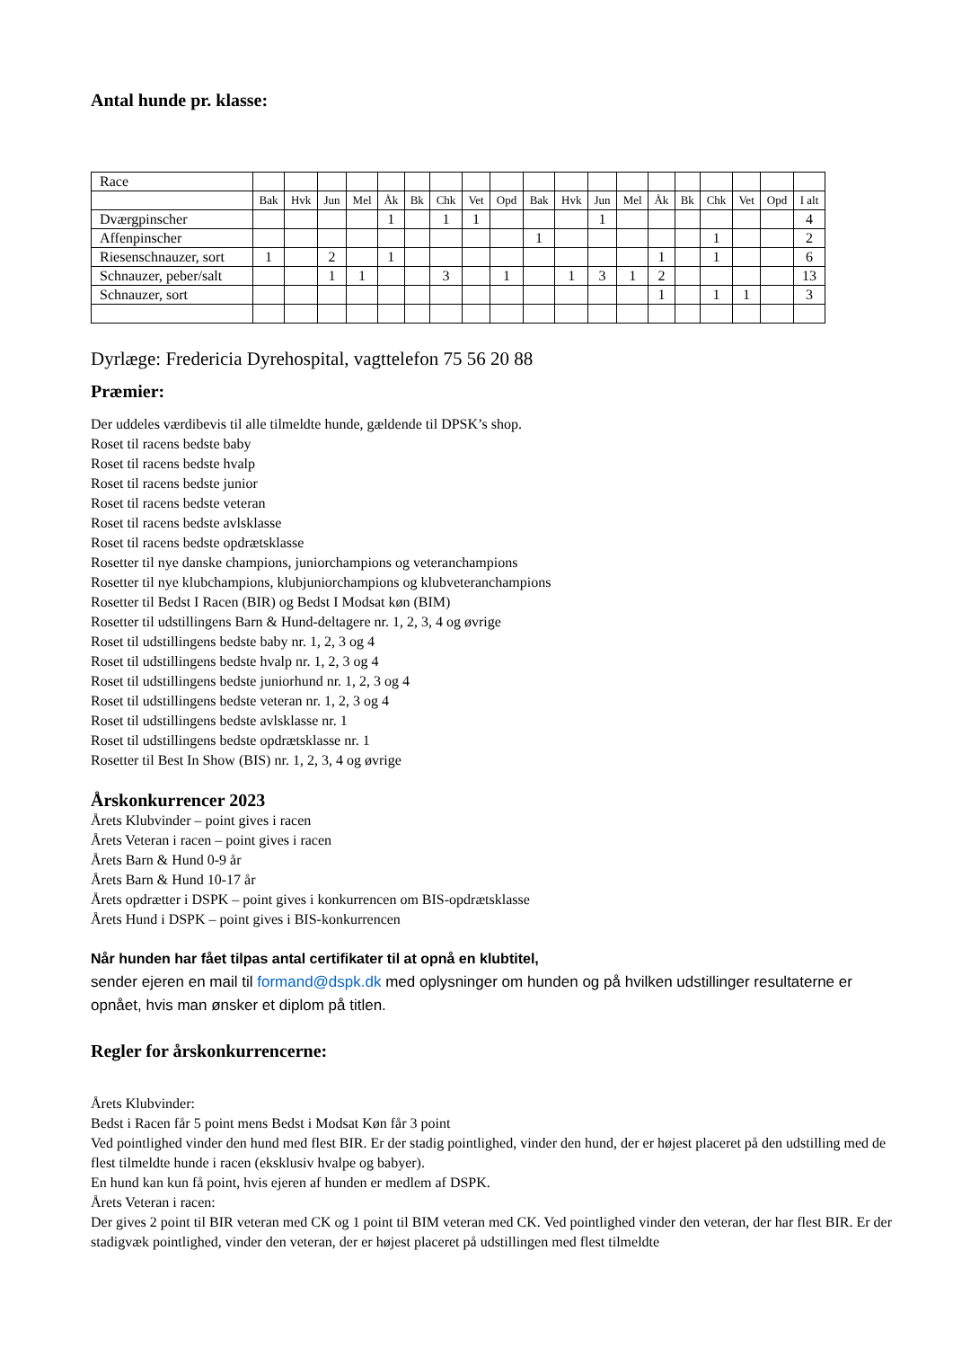Antal hunde pr. klasse:
| Race | | | | | | | | | | | | | | | | | | | |
| --- | --- | --- | --- | --- | --- | --- | --- | --- | --- | --- | --- | --- | --- | --- | --- | --- | --- | --- | --- |
| | Bak | Hvk | Jun | Mel | Åk | Bk | Chk | Vet | Opd | Bak | Hvk | Jun | Mel | Åk | Bk | Chk | Vet | Opd | I alt |
| Dværgpinscher | | | | | 1 | | 1 | 1 | | | | 1 | | | | | | | 4 |
| Affenpinscher | | | | | | | | | | 1 | | | | | | 1 | | | 2 |
| Riesenschnauzer, sort | 1 | | 2 | | 1 | | | | | | | | | 1 | | 1 | | | 6 |
| Schnauzer, peber/salt | | | 1 | 1 | | | 3 | | 1 | | 1 | 3 | 1 | 2 | | | | | 13 |
| Schnauzer, sort | | | | | | | | | | | | | | 1 | | 1 | 1 | | 3 |
Dyrlæge: Fredericia Dyrehospital, vagttelefon 75 56 20 88
Præmier:
Der uddeles værdibevis til alle tilmeldte hunde, gældende til DPSK’s shop.
Roset til racens bedste baby
Roset til racens bedste hvalp
Roset til racens bedste junior
Roset til racens bedste veteran
Roset til racens bedste avlsklasse
Roset til racens bedste opdrætsklasse
Rosetter til nye danske champions, juniorchampions og veteranchampions
Rosetter til nye klubchampions, klubjuniorchampions og klubveteranchampions
Rosetter til Bedst I Racen (BIR) og Bedst I Modsat køn (BIM)
Rosetter til udstillingens Barn & Hund-deltagere nr. 1, 2, 3, 4 og øvrige
Roset til udstillingens bedste baby nr. 1, 2, 3 og 4
Roset til udstillingens bedste hvalp nr. 1, 2, 3 og 4
Roset til udstillingens bedste juniorhund nr. 1, 2, 3 og 4
Roset til udstillingens bedste veteran nr. 1, 2, 3 og 4
Roset til udstillingens bedste avlsklasse nr. 1
Roset til udstillingens bedste opdrætsklasse nr. 1
Rosetter til Best In Show (BIS) nr. 1, 2, 3, 4 og øvrige
Årskonkurrencer 2023
Årets Klubvinder – point gives i racen
Årets Veteran i racen – point gives i racen
Årets Barn & Hund 0-9 år
Årets Barn & Hund 10-17 år
Årets opdrætter i DSPK – point gives i konkurrencen om BIS-opdrætsklasse
Årets Hund i DSPK – point gives i BIS-konkurrencen
Når hunden har fået tilpas antal certifikater til at opnå en klubtitel,
sender ejeren en mail til formand@dspk.dk med oplysninger om hunden og på hvilken udstillinger resultaterne er opnået, hvis man ønsker et diplom på titlen.
Regler for årskonkurrencerne:
Årets Klubvinder:
Bedst i Racen får 5 point mens Bedst i Modsat Køn får 3 point
Ved pointlighed vinder den hund med flest BIR. Er der stadig pointlighed, vinder den hund, der er højest placeret på den udstilling med de flest tilmeldte hunde i racen (eksklusiv hvalpe og babyer).
En hund kan kun få point, hvis ejeren af hunden er medlem af DSPK.
Årets Veteran i racen:
Der gives 2 point til BIR veteran med CK og 1 point til BIM veteran med CK. Ved pointlighed vinder den veteran, der har flest BIR. Er der stadigvæk pointlighed, vinder den veteran, der er højest placeret på udstillingen med flest tilmeldte